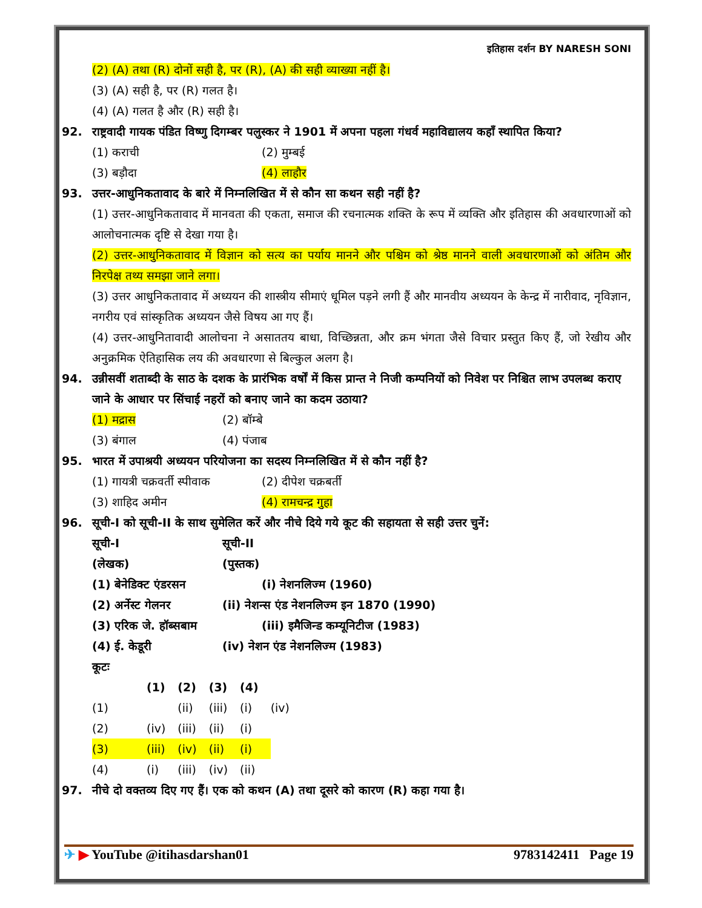इतिहास दर्शन BY NARESH SONI
(2) (A) तथा (R) दोनों सही है, पर (R), (A) की सही व्याख्या नहीं है।
(3) (A) सही है, पर (R) गलत है।
(4) (A) गलत है और (R) सही है।
92. राष्ट्रवादी गायक पंडित विष्णु दिगम्बर पलुस्कर ने 1901 में अपना पहला गंधर्व महाविद्यालय कहाँ स्थापित किया?
(1) कराची (2) मुम्बई
(3) बड़ौदा (4) लाहौर
93. उत्तर-आधुनिकतावाद के बारे में निम्नलिखित में से कौन सा कथन सही नहीं है?
(1) उत्तर-आधुनिकतावाद में मानवता की एकता, समाज की रचनात्मक शक्ति के रूप में व्यक्ति और इतिहास की अवधारणाओं को आलोचनात्मक दृष्टि से देखा गया है।
(2) उत्तर-आधुनिकतावाद में विज्ञान को सत्य का पर्याय मानने और पश्चिम को श्रेष्ठ मानने वाली अवधारणाओं को अंतिम और निरपेक्ष तथ्य समझा जाने लगा।
(3) उत्तर आधुनिकतावाद में अध्ययन की शास्त्रीय सीमाएं धूमिल पड़ने लगी हैं और मानवीय अध्ययन के केन्द्र में नारीवाद, नृविज्ञान, नगरीय एवं सांस्कृतिक अध्ययन जैसे विषय आ गए हैं।
(4) उत्तर-आधुनितावादी आलोचना ने असाततय बाधा, विच्छिन्नता, और क्रम भंगता जैसे विचार प्रस्तुत किए हैं, जो रेखीय और अनुक्रमिक ऐतिहासिक लय की अवधारणा से बिल्कुल अलग है।
94. उन्नीसवीं शताब्दी के साठ के दशक के प्रारंभिक वर्षों में किस प्रान्त ने निजी कम्पनियों को निवेश पर निश्चित लाभ उपलब्ध कराए जाने के आधार पर सिंचाई नहरों को बनाए जाने का कदम उठाया?
(1) मद्रास (2) बॉम्बे
(3) बंगाल (4) पंजाब
95. भारत में उपाश्रयी अध्ययन परियोजना का सदस्य निम्नलिखित में से कौन नहीं है?
(1) गायत्री चक्रवर्ती स्पीवाक
(2) दीपेश चक्रबर्ती
(3) शाहिद अमीन (4) रामचन्द्र गुहा
96. सूची-I को सूची-II के साथ सुमेलित करें और नीचे दिये गये कूट की सहायता से सही उत्तर चुनें:
सूची-I सूची-II
(लेखक) (पुस्तक)
(1) बेनेडिक्ट एंडरसन (i) नेशनलिज्म (1960)
(2) अर्नेस्ट गेलनर (ii) नेशन्स एंड नेशनलिज्म इन 1870 (1990)
(3) एरिक जे. हॉब्सबाम (iii) इमैजिन्ड कम्यूनिटीज (1983)
(4) ई. केडूरी (iv) नेशन एंड नेशनलिज्म (1983)
कूटः
| | (1) | (2) | (3) | (4) | |
| (1) | | (ii) | (iii) | (i) | (iv) |
| (2) | (iv) | (iii) | (ii) | (i) | |
| (3) | (iii) | (iv) | (ii) | (i) | |
| (4) | (i) | (iii) | (iv) | (ii) | |
97. नीचे दो वक्तव्य दिए गए हैं। एक को कथन (A) तथा दूसरे को कारण (R) कहा गया है।
✈ ▶ YouTube @itihasdarshan01 9783142411 Page 19